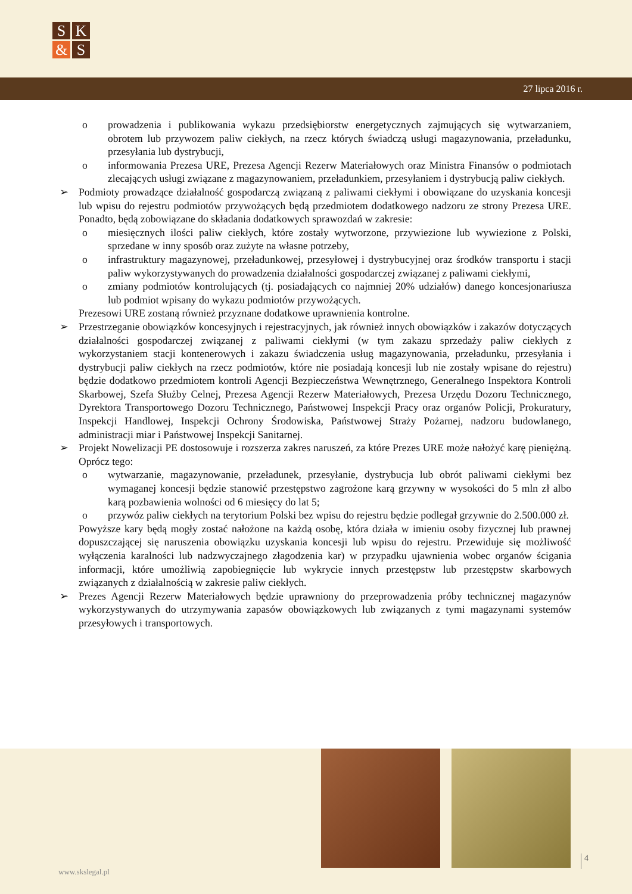S
K
&
S
27 lipca 2016 r.
o prowadzenia i publikowania wykazu przedsiębiorstw energetycznych zajmujących się wytwarzaniem, obrotem lub przywozem paliw ciekłych, na rzecz których świadczą usługi magazynowania, przeładunku, przesyłania lub dystrybucji,
o informowania Prezesa URE, Prezesa Agencji Rezerw Materiałowych oraz Ministra Finansów o podmiotach zlecających usługi związane z magazynowaniem, przeładunkiem, przesyłaniem i dystrybucją paliw ciekłych.
➢ Podmioty prowadzące działalność gospodarczą związaną z paliwami ciekłymi i obowiązane do uzyskania koncesji lub wpisu do rejestru podmiotów przywożących będą przedmiotem dodatkowego nadzoru ze strony Prezesa URE. Ponadto, będą zobowiązane do składania dodatkowych sprawozdań w zakresie:
o miesięcznych ilości paliw ciekłych, które zostały wytworzone, przywiezione lub wywiezione z Polski, sprzedane w inny sposób oraz zużyte na własne potrzeby,
o infrastruktury magazynowej, przeładunkowej, przesyłowej i dystrybucyjnej oraz środków transportu i stacji paliw wykorzystywanych do prowadzenia działalności gospodarczej związanej z paliwami ciekłymi,
o zmiany podmiotów kontrolujących (tj. posiadających co najmniej 20% udziałów) danego koncesjonariusza lub podmiot wpisany do wykazu podmiotów przywożących.
Prezesowi URE zostaną również przyznane dodatkowe uprawnienia kontrolne.
➢ Przestrzeganie obowiązków koncesyjnych i rejestracyjnych, jak również innych obowiązków i zakazów dotyczących działalności gospodarczej związanej z paliwami ciekłymi (w tym zakazu sprzedaży paliw ciekłych z wykorzystaniem stacji kontenerowych i zakazu świadczenia usług magazynowania, przeładunku, przesyłania i dystrybucji paliw ciekłych na rzecz podmiotów, które nie posiadają koncesji lub nie zostały wpisane do rejestru) będzie dodatkowo przedmiotem kontroli Agencji Bezpieczeństwa Wewnętrznego, Generalnego Inspektora Kontroli Skarbowej, Szefa Służby Celnej, Prezesa Agencji Rezerw Materiałowych, Prezesa Urzędu Dozoru Technicznego, Dyrektora Transportowego Dozoru Technicznego, Państwowej Inspekcji Pracy oraz organów Policji, Prokuratury, Inspekcji Handlowej, Inspekcji Ochrony Środowiska, Państwowej Straży Pożarnej, nadzoru budowlanego, administracji miar i Państwowej Inspekcji Sanitarnej.
➢ Projekt Nowelizacji PE dostosowuje i rozszerza zakres naruszeń, za które Prezes URE może nałożyć karę pieniężną. Oprócz tego:
o wytwarzanie, magazynowanie, przeładunek, przesyłanie, dystrybucja lub obrót paliwami ciekłymi bez wymaganej koncesji będzie stanowić przestępstwo zagrożone karą grzywny w wysokości do 5 mln zł albo karą pozbawienia wolności od 6 miesięcy do lat 5;
o przywóz paliw ciekłych na terytorium Polski bez wpisu do rejestru będzie podlegał grzywnie do 2.500.000 zł.
Powyższe kary będą mogły zostać nałożone na każdą osobę, która działa w imieniu osoby fizycznej lub prawnej dopuszczającej się naruszenia obowiązku uzyskania koncesji lub wpisu do rejestru. Przewiduje się możliwość wyłączenia karalności lub nadzwyczajnego złagodzenia kar) w przypadku ujawnienia wobec organów ścigania informacji, które umożliwią zapobiegnięcie lub wykrycie innych przestępstw lub przestępstw skarbowych związanych z działalnością w zakresie paliw ciekłych.
➢ Prezes Agencji Rezerw Materiałowych będzie uprawniony do przeprowadzenia próby technicznej magazynów wykorzystywanych do utrzymywania zapasów obowiązkowych lub związanych z tymi magazynami systemów przesyłowych i transportowych.
www.skslegal.pl
4